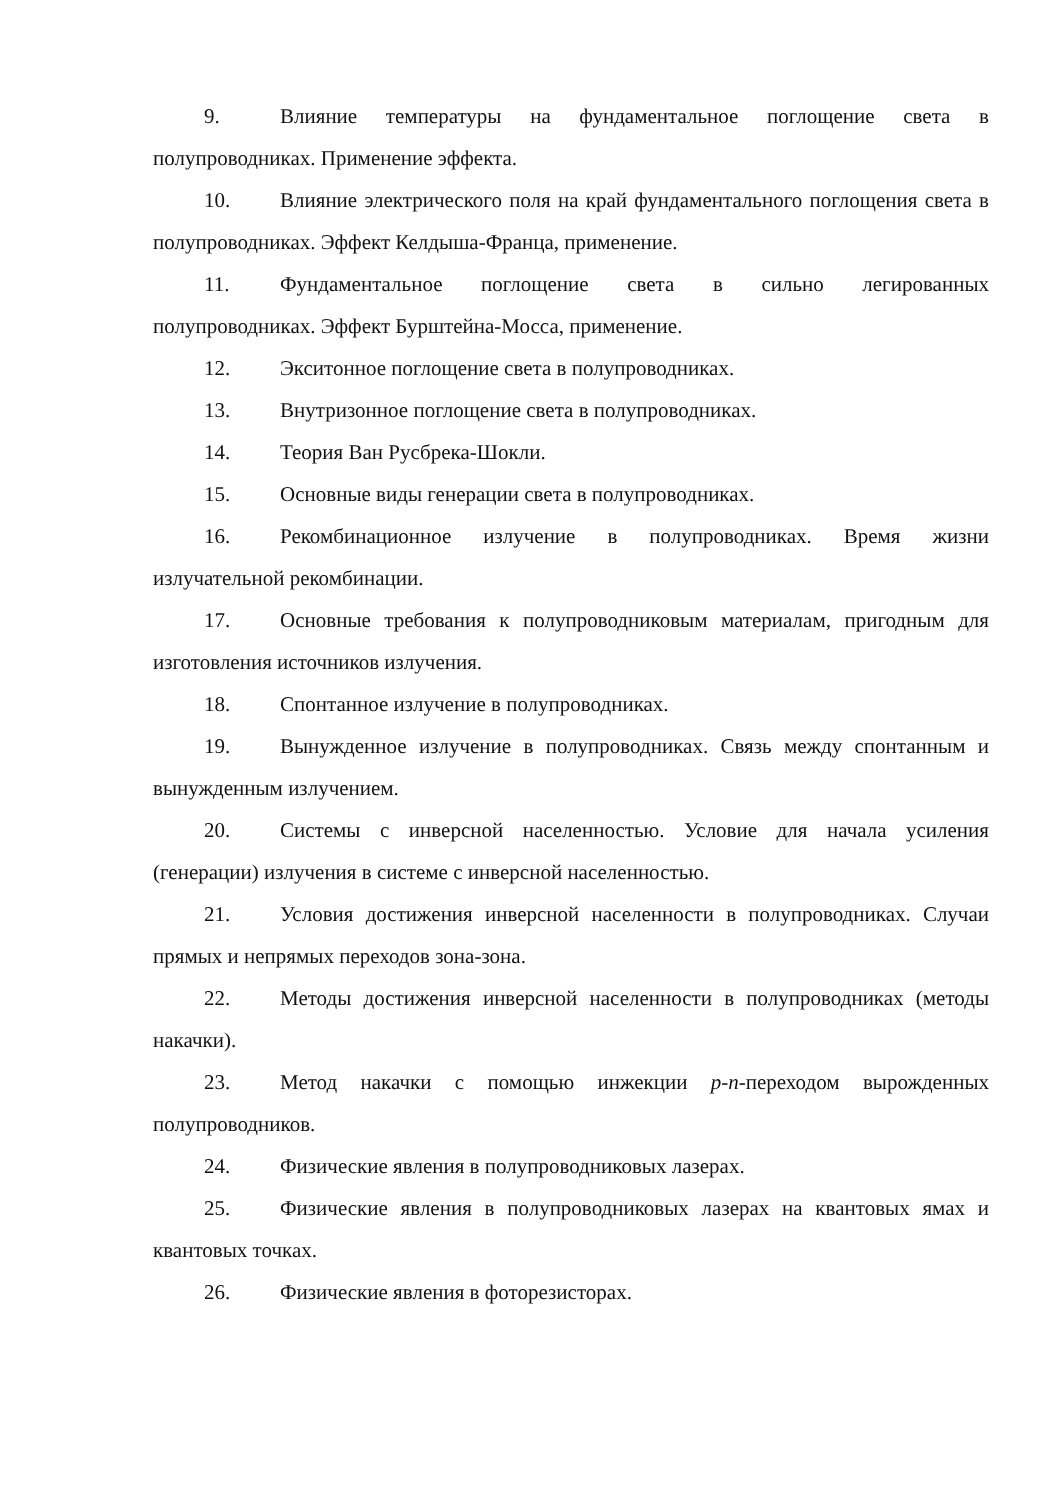9. Влияние температуры на фундаментальное поглощение света в полупроводниках. Применение эффекта.
10. Влияние электрического поля на край фундаментального поглощения света в полупроводниках. Эффект Келдыша-Франца, применение.
11. Фундаментальное поглощение света в сильно легированных полупроводниках. Эффект Бурштейна-Мосса, применение.
12. Экситонное поглощение света в полупроводниках.
13. Внутризонное поглощение света в полупроводниках.
14. Теория Ван Русбрека-Шокли.
15. Основные виды генерации света в полупроводниках.
16. Рекомбинационное излучение в полупроводниках. Время жизни излучательной рекомбинации.
17. Основные требования к полупроводниковым материалам, пригодным для изготовления источников излучения.
18. Спонтанное излучение в полупроводниках.
19. Вынужденное излучение в полупроводниках. Связь между спонтанным и вынужденным излучением.
20. Системы с инверсной населенностью. Условие для начала усиления (генерации) излучения в системе с инверсной населенностью.
21. Условия достижения инверсной населенности в полупроводниках. Случаи прямых и непрямых переходов зона-зона.
22. Методы достижения инверсной населенности в полупроводниках (методы накачки).
23. Метод накачки с помощью инжекции p-n-переходом вырожденных полупроводников.
24. Физические явления в полупроводниковых лазерах.
25. Физические явления в полупроводниковых лазерах на квантовых ямах и квантовых точках.
26. Физические явления в фоторезисторах.